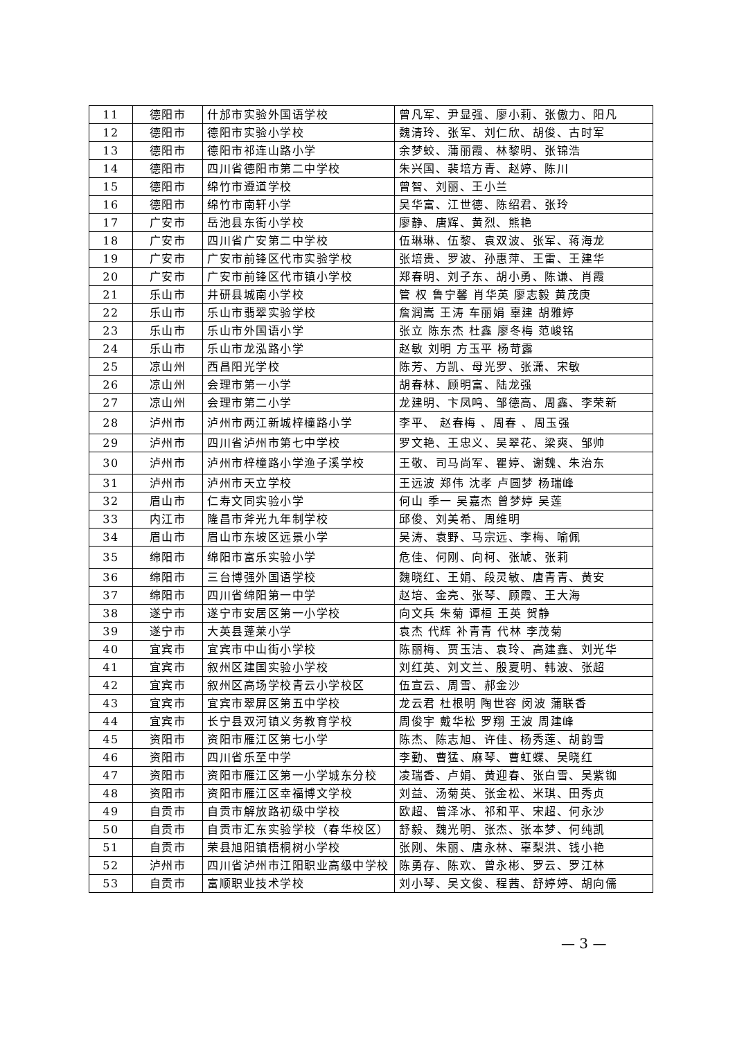| 11 | 德阳市 | 什邡市实验外国语学校 | 曾凡军、尹显强、廖小莉、张傲力、阳凡 |
| 12 | 德阳市 | 德阳市实验小学校 | 魏清玲、张军、刘仁欣、胡俊、古时军 |
| 13 | 德阳市 | 德阳市祁连山路小学 | 余梦蛟、蒲丽霞、林黎明、张锦浩 |
| 14 | 德阳市 | 四川省德阳市第二中学校 | 朱兴国、裴培方青、赵婷、陈川 |
| 15 | 德阳市 | 绵竹市遵道学校 | 曾智、刘丽、王小兰 |
| 16 | 德阳市 | 绵竹市南轩小学 | 吴华富、江世德、陈绍君、张玲 |
| 17 | 广安市 | 岳池县东街小学校 | 廖静、唐辉、黄烈、熊艳 |
| 18 | 广安市 | 四川省广安第二中学校 | 伍琳琳、伍黎、袁双波、张军、蒋海龙 |
| 19 | 广安市 | 广安市前锋区代市实验学校 | 张培贵、罗波、孙惠萍、王雷、王建华 |
| 20 | 广安市 | 广安市前锋区代市镇小学校 | 郑春明、刘子东、胡小勇、陈谦、肖霞 |
| 21 | 乐山市 | 井研县城南小学校 | 管 权 鲁宁馨 肖华英 廖志毅 黄茂庚 |
| 22 | 乐山市 | 乐山市翡翠实验学校 | 詹润嵩 王涛 车丽娟 辜建 胡雅婷 |
| 23 | 乐山市 | 乐山市外国语小学 | 张立 陈东杰 杜鑫 廖冬梅 范峻铭 |
| 24 | 乐山市 | 乐山市龙泓路小学 | 赵敏 刘明 方玉平 杨苛露 |
| 25 | 凉山州 | 西昌阳光学校 | 陈芳、方凯、母光罗、张潇、宋敏 |
| 26 | 凉山州 | 会理市第一小学 | 胡春林、顾明富、陆龙强 |
| 27 | 凉山州 | 会理市第二小学 | 龙建明、卞凤鸣、邹德高、周鑫、李荣新 |
| 28 | 泸州市 | 泸州市两江新城梓橦路小学 | 李平、 赵春梅 、周春 、周玉强 |
| 29 | 泸州市 | 四川省泸州市第七中学校 | 罗文艳、王忠义、吴翠花、梁爽、邹帅 |
| 30 | 泸州市 | 泸州市梓橦路小学渔子溪学校 | 王敬、司马尚军、瞿婷、谢魏、朱治东 |
| 31 | 泸州市 | 泸州市天立学校 | 王远波 郑伟 沈孝 卢圆梦 杨瑞峰 |
| 32 | 眉山市 | 仁寿文同实验小学 | 何山 季一 吴嘉杰 曾梦婷 吴莲 |
| 33 | 内江市 | 隆昌市斧光九年制学校 | 邱俊、刘美希、周维明 |
| 34 | 眉山市 | 眉山市东坡区远景小学 | 吴涛、袁野、马宗远、李梅、喻佩 |
| 35 | 绵阳市 | 绵阳市富乐实验小学 | 危佳、何刚、向柯、张虓、张莉 |
| 36 | 绵阳市 | 三台博强外国语学校 | 魏晓红、王娟、段灵敏、唐青青、黄安 |
| 37 | 绵阳市 | 四川省绵阳第一中学 | 赵培、金亮、张琴、顾霞、王大海 |
| 38 | 遂宁市 | 遂宁市安居区第一小学校 | 向文兵 朱菊 谭桓 王英 贺静 |
| 39 | 遂宁市 | 大英县蓬莱小学 | 袁杰 代辉 补青青 代林 李茂菊 |
| 40 | 宜宾市 | 宜宾市中山街小学校 | 陈丽梅、贾玉洁、袁玲、高建鑫、刘光华 |
| 41 | 宜宾市 | 叙州区建国实验小学校 | 刘红英、刘文兰、殷夏明、韩波、张超 |
| 42 | 宜宾市 | 叙州区高场学校青云小学校区 | 伍宣云、周雪、郝金沙 |
| 43 | 宜宾市 | 宜宾市翠屏区第五中学校 | 龙云君 杜根明 陶世容 闵波 蒲联香 |
| 44 | 宜宾市 | 长宁县双河镇义务教育学校 | 周俊宇 戴华松 罗翔 王波 周建峰 |
| 45 | 资阳市 | 资阳市雁江区第七小学 | 陈杰、陈志旭、许佳、杨秀莲、胡韵雪 |
| 46 | 资阳市 | 四川省乐至中学 | 李勤、曹猛、麻琴、曹虹蝶、吴晓红 |
| 47 | 资阳市 | 资阳市雁江区第一小学城东分校 | 凌瑞香、卢娟、黄迎春、张白雪、吴紫铷 |
| 48 | 资阳市 | 资阳市雁江区幸福博文学校 | 刘益、汤菊英、张金松、米琪、田秀贞 |
| 49 | 自贡市 | 自贡市解放路初级中学校 | 欧超、曾泽冰、祁和平、宋超、何永沙 |
| 50 | 自贡市 | 自贡市汇东实验学校（春华校区） | 舒毅、魏光明、张杰、张本梦、何纯凯 |
| 51 | 自贡市 | 荣县旭阳镇梧桐树小学校 | 张刚、朱丽、唐永林、辜梨洪、钱小艳 |
| 52 | 泸州市 | 四川省泸州市江阳职业高级中学校 | 陈勇存、陈欢、曾永彬、罗云、罗江林 |
| 53 | 自贡市 | 富顺职业技术学校 | 刘小琴、吴文俊、程茜、舒婷婷、胡向儒 |
— 3 —